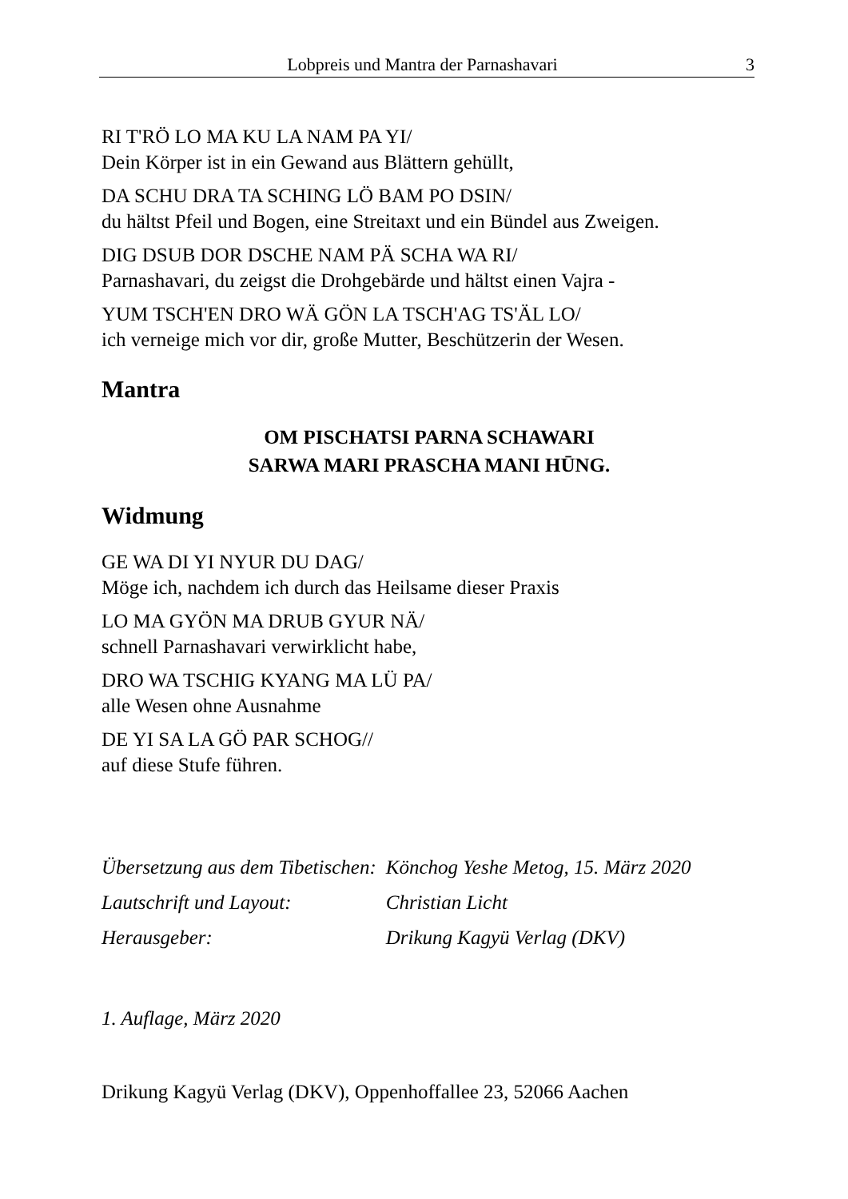Lobpreis und Mantra der Parnashavari 3
RI T'RÖ LO MA KU LA NAM PA YI/
Dein Körper ist in ein Gewand aus Blättern gehüllt,
DA SCHU DRA TA SCHING LÖ BAM PO DSIN/
du hältst Pfeil und Bogen, eine Streitaxt und ein Bündel aus Zweigen.
DIG DSUB DOR DSCHE NAM PÄ SCHA WA RI/
Parnashavari, du zeigst die Drohgebärde und hältst einen Vajra -
YUM TSCH'EN DRO WÄ GÖN LA TSCH'AG TS'ÄL LO/
ich verneige mich vor dir, große Mutter, Beschützerin der Wesen.
Mantra
OM PISCHATSI PARNA SCHAWARI
SARWA MARI PRASCHA MANI HŪNG.
Widmung
GE WA DI YI NYUR DU DAG/
Möge ich, nachdem ich durch das Heilsame dieser Praxis
LO MA GYÖN MA DRUB GYUR NÄ/
schnell Parnashavari verwirklicht habe,
DRO WA TSCHIG KYANG MA LÜ PA/
alle Wesen ohne Ausnahme
DE YI SA LA GÖ PAR SCHOG//
auf diese Stufe führen.
| Übersetzung aus dem Tibetischen: | Könchog Yeshe Metog, 15. März 2020 |
| Lautschrift und Layout: | Christian Licht |
| Herausgeber: | Drikung Kagyü Verlag (DKV) |
1. Auflage, März 2020
Drikung Kagyü Verlag (DKV), Oppenhoffallee 23, 52066 Aachen